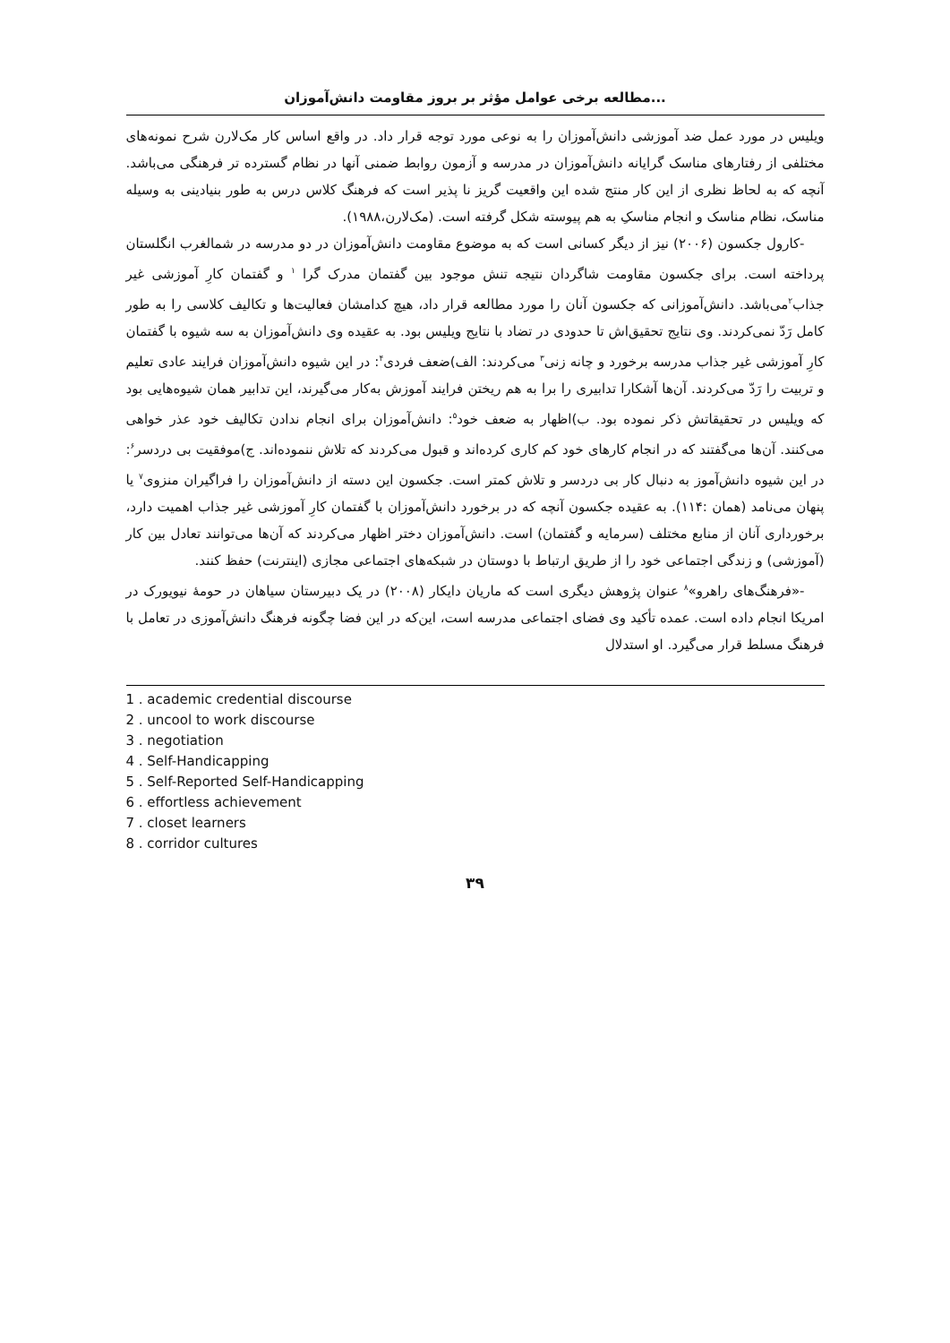مطالعه برخی عوامل مؤثر بر بروز مقاومت دانش‌آموزان...
ویلیس در مورد عمل ضد آموزشی دانش‌آموزان را به نوعی مورد توجه قرار داد. در واقع اساس کار مک‌لارن شرح نمونه‌های مختلفی از رفتارهای مناسک گرایانه دانش‌آموزان در مدرسه و آزمون روابط ضمنی آنها در نظام گسترده تر فرهنگی می‌باشد. آنچه که به لحاظ نظری از این کار منتج شده این واقعیت گریز نا پذیر است که فرهنگ کلاس درس به طور بنیادینی به وسیله مناسک، نظام مناسک و انجام مناسکِ به هم پیوسته شکل گرفته است. (مک‌لارن،۱۹۸۸).
-کارول جکسون (۲۰۰۶) نیز از دیگر کسانی است که به موضوع مقاومت دانش‌آموزان در دو مدرسه در شمالغرب انگلستان پرداخته است. برای جکسون مقاومت شاگردان نتیجه تنش موجود بین گفتمان مدرک گرا <sup>۱</sup> و گفتمان کارِ آموزشی غیر جذاب<sup>۲</sup>می‌باشد. دانش‌آموزانی که جکسون آنان را مورد مطالعه قرار داد، هیچ کدامشان فعالیت‌ها و تکالیف کلاسی را به طور کامل رَدّ نمی‌کردند. وی نتایج تحقیق‌اش تا حدودی در تضاد با نتایج ویلیس بود. به عقیده وی دانش‌آموزان به سه شیوه با گفتمان کارِ آموزشی غیر جذاب مدرسه برخورد و چانه زنی<sup>۳</sup> می‌کردند: الف)ضعف فردی<sup>۴</sup>: در این شیوه دانش‌آموزان فرایند عادی تعلیم و تربیت را رَدّ می‌کردند. آن‌ها آشکارا تدابیری را برا به هم ریختن فرایند آموزش به‌کار می‌گیرند، این تدابیر همان شیوه‌هایی بود که ویلیس در تحقیقاتش ذکر نموده بود. ب)اظهار به ضعف خود<sup>۵</sup>: دانش‌آموزان برای انجام ندادن تکالیف خود عذر خواهی می‌کنند. آن‌ها می‌گفتند که در انجام کارهای خود کم کاری کرده‌اند و قبول می‌کردند که تلاش ننموده‌اند. ج)موفقیت بی دردسر<sup>۶</sup>: در این شیوه دانش‌آموز به دنبال کار بی دردسر و تلاش کمتر است. جکسون این دسته از دانش‌آموزان را فراگیران منزوی<sup>۷</sup> یا پنهان می‌نامد (همان :۱۱۴). به عقیده جکسون آنچه که در برخورد دانش‌آموزان با گفتمان کارِ آموزشی غیر جذاب اهمیت دارد، برخورداری آنان از منابع مختلف (سرمایه و گفتمان) است. دانش‌آموزان دختر اظهار می‌کردند که آن‌ها می‌توانند تعادل بین کار (آموزشی) و زندگی اجتماعی خود را از طریق ارتباط با دوستان در شبکه‌های اجتماعی مجازی (اینترنت) حفظ کنند.
-«فرهنگ‌های راهرو»<sup>۸</sup> عنوان پژوهش دیگری است که ماریان دایکار (۲۰۰۸) در یک دبیرستان سیاهان در حومهٔ نیویورک در امریکا انجام داده است. عمده تأکید وی فضای اجتماعی مدرسه است، این‌که در این فضا چگونه فرهنگ دانش‌آموزی در تعامل با فرهنگ مسلط قرار می‌گیرد. او استدلال
1 . academic credential discourse
2 . uncool to work discourse
3 . negotiation
4 . Self-Handicapping
5 . Self-Reported Self-Handicapping
6 . effortless achievement
7 . closet learners
8 . corridor cultures
۳۹